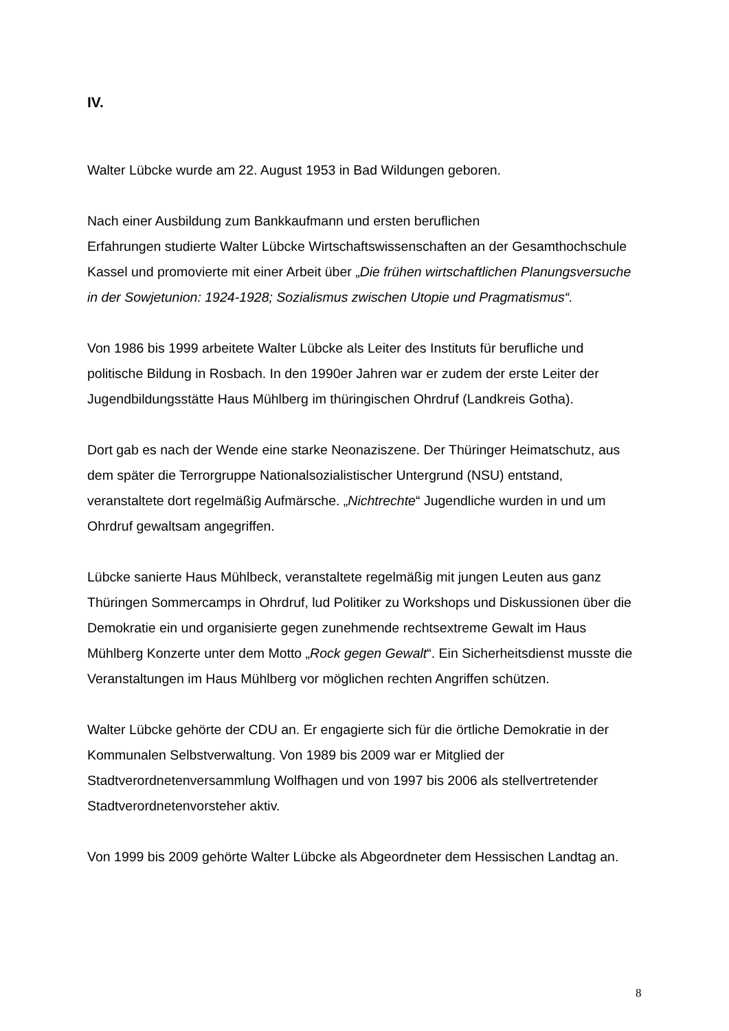IV.
Walter Lübcke wurde am 22. August 1953 in Bad Wildungen geboren.
Nach einer Ausbildung zum Bankkaufmann und ersten beruflichen
Erfahrungen studierte Walter Lübcke Wirtschaftswissenschaften an der Gesamthochschule Kassel und promovierte mit einer Arbeit über „Die frühen wirtschaftlichen Planungsversuche in der Sowjetunion: 1924-1928; Sozialismus zwischen Utopie und Pragmatismus“.
Von 1986 bis 1999 arbeitete Walter Lübcke als Leiter des Instituts für berufliche und politische Bildung in Rosbach. In den 1990er Jahren war er zudem der erste Leiter der Jugendbildungsstätte Haus Mühlberg im thüringischen Ohrdruf (Landkreis Gotha).
Dort gab es nach der Wende eine starke Neonaziszene. Der Thüringer Heimatschutz, aus dem später die Terrorgruppe Nationalsozialistischer Untergrund (NSU) entstand, veranstaltete dort regelmäßig Aufmärsche. „Nichtrechte“ Jugendliche wurden in und um Ohrdruf gewaltsam angegriffen.
Lübcke sanierte Haus Mühlbeck, veranstaltete regelmäßig mit jungen Leuten aus ganz Thüringen Sommercamps in Ohrdruf, lud Politiker zu Workshops und Diskussionen über die Demokratie ein und organisierte gegen zunehmende rechtsextreme Gewalt im Haus Mühlberg Konzerte unter dem Motto „Rock gegen Gewalt“. Ein Sicherheitsdienst musste die Veranstaltungen im Haus Mühlberg vor möglichen rechten Angriffen schützen.
Walter Lübcke gehörte der CDU an. Er engagierte sich für die örtliche Demokratie in der Kommunalen Selbstverwaltung. Von 1989 bis 2009 war er Mitglied der Stadtverordnetenversammlung Wolfhagen und von 1997 bis 2006 als stellvertretender Stadtverordnetenvorsteher aktiv.
Von 1999 bis 2009 gehörte Walter Lübcke als Abgeordneter dem Hessischen Landtag an.
8